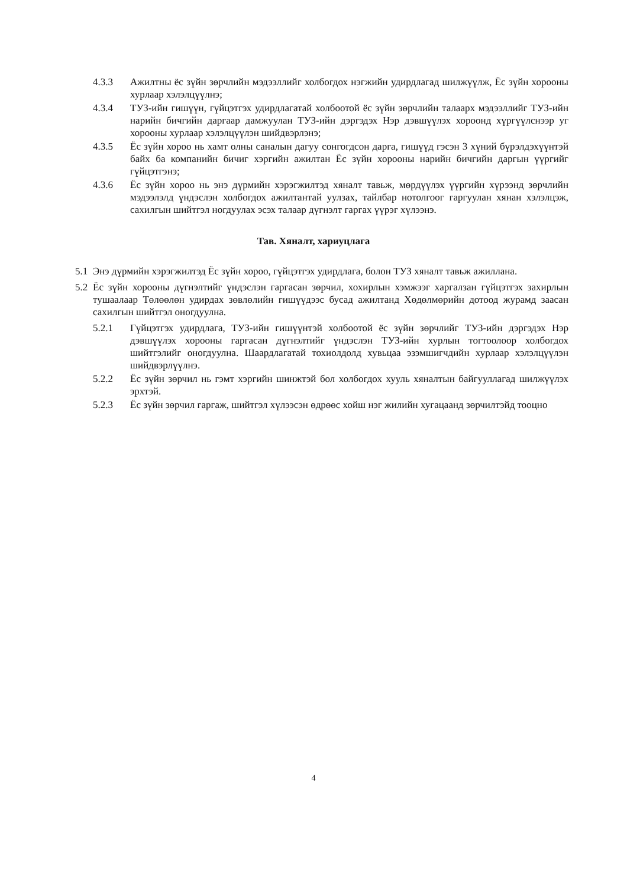4.3.3 Ажилтны ёс зүйн зөрчлийн мэдээллийг холбогдох нэгжийн удирдлагад шилжүүлж, Ёс зүйн хорооны хурлаар хэлэлцүүлнэ;
4.3.4 ТУЗ-ийн гишүүн, гүйцэтгэх удирдлагатай холбоотой ёс зүйн зөрчлийн талаарх мэдээллийг ТУЗ-ийн нарийн бичгийн даргаар дамжуулан ТУЗ-ийн дэргэдэх Нэр дэвшүүлэх хороонд хүргүүлснээр уг хорооны хурлаар хэлэлцүүлэн шийдвэрлэнэ;
4.3.5 Ёс зүйн хороо нь хамт олны саналын дагуу сонгогдсон дарга, гишүүд гэсэн 3 хүний бүрэлдэхүүнтэй байх ба компанийн бичиг хэргийн ажилтан Ёс зүйн хорооны нарийн бичгийн даргын үүргийг гүйцэтгэнэ;
4.3.6 Ёс зүйн хороо нь энэ дүрмийн хэрэгжилтэд хяналт тавьж, мөрдүүлэх үүргийн хүрээнд зөрчлийн мэдээлэлд үндэслэн холбогдох ажилтантай уулзах, тайлбар нотолгоог гаргуулан хянан хэлэлцэж, сахилгын шийтгэл ногдуулах эсэх талаар дүгнэлт гаргах үүрэг хүлээнэ.
Тав. Хяналт, хариуцлага
5.1
Энэ дүрмийн хэрэгжилтэд Ёс зүйн хороо, гүйцэтгэх удирдлага, болон ТУЗ хяналт тавьж ажиллана.
5.2
Ёс зүйн хорооны дүгнэлтийг үндэслэн гаргасан зөрчил, хохирлын хэмжээг харгалзан гүйцэтгэх захирлын тушаалаар Төлөөлөн удирдах зөвлөлийн гишүүдээс бусад ажилтанд Хөдөлмөрийн дотоод журамд заасан сахилгын шийтгэл оногдуулна.
5.2.1 Гүйцэтгэх удирдлага, ТУЗ-ийн гишүүнтэй холбоотой ёс зүйн зөрчлийг ТУЗ-ийн дэргэдэх Нэр дэвшүүлэх хорооны гаргасан дүгнэлтийг үндэслэн ТУЗ-ийн хурлын тогтоолоор холбогдох шийтгэлийг оногдуулна. Шаардлагатай тохиолдолд хувьцаа эзэмшигчдийн хурлаар хэлэлцүүлэн шийдвэрлүүлнэ.
5.2.2 Ёс зүйн зөрчил нь гэмт хэргийн шинжтэй бол холбогдох хууль хяналтын байгууллагад шилжүүлэх эрхтэй.
5.2.3 Ёс зүйн зөрчил гаргаж, шийтгэл хүлээсэн өдрөөс хойш нэг жилийн хугацаанд зөрчилтэйд тооцно
4